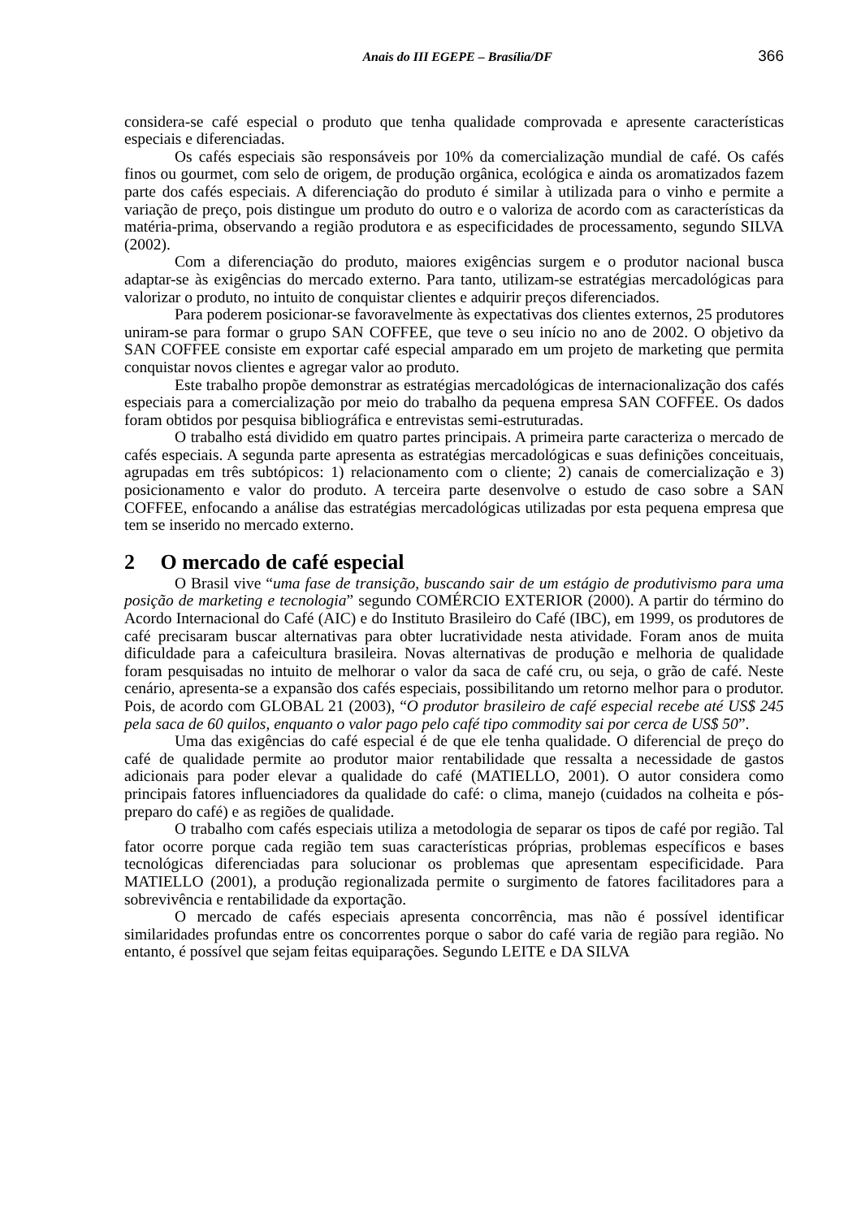Anais do III EGEPE – Brasília/DF
366
considera-se café especial o produto que tenha qualidade comprovada e apresente características especiais e diferenciadas.
Os cafés especiais são responsáveis por 10% da comercialização mundial de café. Os cafés finos ou gourmet, com selo de origem, de produção orgânica, ecológica e ainda os aromatizados fazem parte dos cafés especiais. A diferenciação do produto é similar à utilizada para o vinho e permite a variação de preço, pois distingue um produto do outro e o valoriza de acordo com as características da matéria-prima, observando a região produtora e as especificidades de processamento, segundo SILVA (2002).
Com a diferenciação do produto, maiores exigências surgem e o produtor nacional busca adaptar-se às exigências do mercado externo. Para tanto, utilizam-se estratégias mercadológicas para valorizar o produto, no intuito de conquistar clientes e adquirir preços diferenciados.
Para poderem posicionar-se favoravelmente às expectativas dos clientes externos, 25 produtores uniram-se para formar o grupo SAN COFFEE, que teve o seu início no ano de 2002. O objetivo da SAN COFFEE consiste em exportar café especial amparado em um projeto de marketing que permita conquistar novos clientes e agregar valor ao produto.
Este trabalho propõe demonstrar as estratégias mercadológicas de internacionalização dos cafés especiais para a comercialização por meio do trabalho da pequena empresa SAN COFFEE. Os dados foram obtidos por pesquisa bibliográfica e entrevistas semi-estruturadas.
O trabalho está dividido em quatro partes principais. A primeira parte caracteriza o mercado de cafés especiais. A segunda parte apresenta as estratégias mercadológicas e suas definições conceituais, agrupadas em três subtópicos: 1) relacionamento com o cliente; 2) canais de comercialização e 3) posicionamento e valor do produto. A terceira parte desenvolve o estudo de caso sobre a SAN COFFEE, enfocando a análise das estratégias mercadológicas utilizadas por esta pequena empresa que tem se inserido no mercado externo.
2 O mercado de café especial
O Brasil vive “uma fase de transição, buscando sair de um estágio de produtivismo para uma posição de marketing e tecnologia” segundo COMÉRCIO EXTERIOR (2000). A partir do término do Acordo Internacional do Café (AIC) e do Instituto Brasileiro do Café (IBC), em 1999, os produtores de café precisaram buscar alternativas para obter lucratividade nesta atividade. Foram anos de muita dificuldade para a cafeicultura brasileira. Novas alternativas de produção e melhoria de qualidade foram pesquisadas no intuito de melhorar o valor da saca de café cru, ou seja, o grão de café. Neste cenário, apresenta-se a expansão dos cafés especiais, possibilitando um retorno melhor para o produtor. Pois, de acordo com GLOBAL 21 (2003), “O produtor brasileiro de café especial recebe até US$ 245 pela saca de 60 quilos, enquanto o valor pago pelo café tipo commodity sai por cerca de US$ 50”.
Uma das exigências do café especial é de que ele tenha qualidade. O diferencial de preço do café de qualidade permite ao produtor maior rentabilidade que ressalta a necessidade de gastos adicionais para poder elevar a qualidade do café (MATIELLO, 2001). O autor considera como principais fatores influenciadores da qualidade do café: o clima, manejo (cuidados na colheita e pós-preparo do café) e as regiões de qualidade.
O trabalho com cafés especiais utiliza a metodologia de separar os tipos de café por região. Tal fator ocorre porque cada região tem suas características próprias, problemas específicos e bases tecnológicas diferenciadas para solucionar os problemas que apresentam especificidade. Para MATIELLO (2001), a produção regionalizada permite o surgimento de fatores facilitadores para a sobrevivência e rentabilidade da exportação.
O mercado de cafés especiais apresenta concorrência, mas não é possível identificar similaridades profundas entre os concorrentes porque o sabor do café varia de região para região. No entanto, é possível que sejam feitas equiparações. Segundo LEITE e DA SILVA